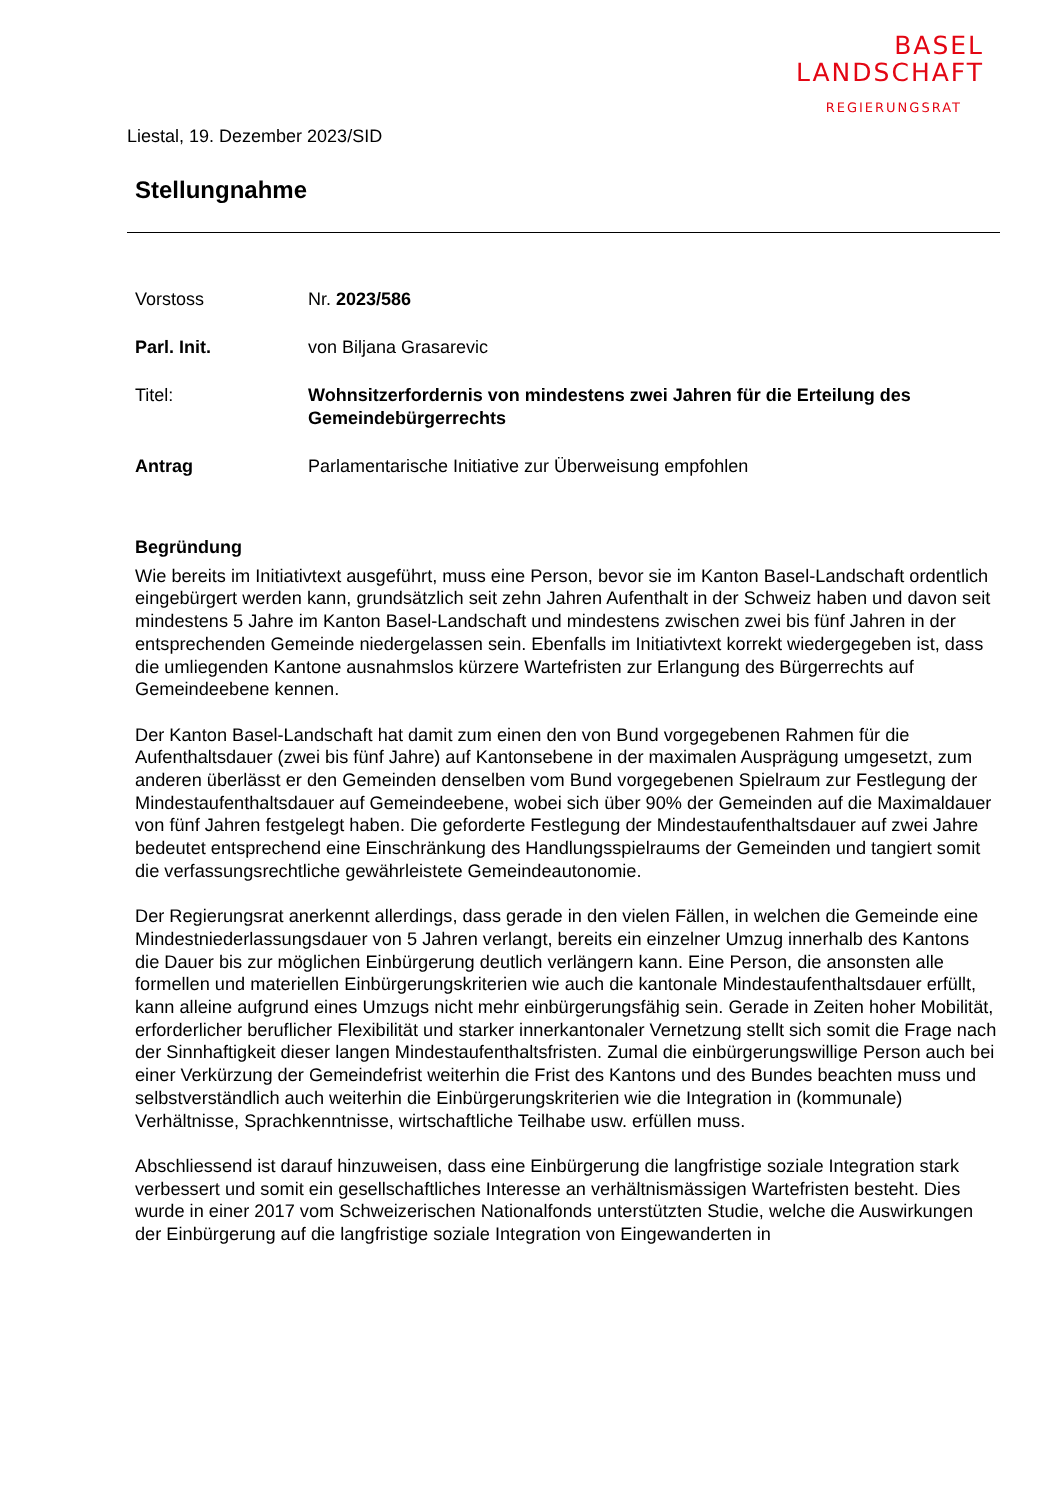BASEL
LANDSCHAFT
REGIERUNGSRAT
Liestal, 19. Dezember 2023/SID
Stellungnahme
Vorstoss Nr. 2023/586
Parl. Init. von Biljana Grasarevic
Titel: Wohnsitzerfordernis von mindestens zwei Jahren für die Erteilung des Gemeindebürgerrechts
Antrag Parlamentarische Initiative zur Überweisung empfohlen
Begründung
Wie bereits im Initiativtext ausgeführt, muss eine Person, bevor sie im Kanton Basel-Landschaft ordentlich eingebürgert werden kann, grundsätzlich seit zehn Jahren Aufenthalt in der Schweiz haben und davon seit mindestens 5 Jahre im Kanton Basel-Landschaft und mindestens zwischen zwei bis fünf Jahren in der entsprechenden Gemeinde niedergelassen sein. Ebenfalls im Initiativtext korrekt wiedergegeben ist, dass die umliegenden Kantone ausnahmslos kürzere Wartefristen zur Erlangung des Bürgerrechts auf Gemeindeebene kennen.
Der Kanton Basel-Landschaft hat damit zum einen den von Bund vorgegebenen Rahmen für die Aufenthaltsdauer (zwei bis fünf Jahre) auf Kantonsebene in der maximalen Ausprägung umgesetzt, zum anderen überlässt er den Gemeinden denselben vom Bund vorgegebenen Spielraum zur Festlegung der Mindestaufenthaltsdauer auf Gemeindeebene, wobei sich über 90% der Gemeinden auf die Maximaldauer von fünf Jahren festgelegt haben. Die geforderte Festlegung der Mindestaufenthaltsdauer auf zwei Jahre bedeutet entsprechend eine Einschränkung des Handlungsspielraums der Gemeinden und tangiert somit die verfassungsrechtliche gewährleistete Gemeindeautonomie.
Der Regierungsrat anerkennt allerdings, dass gerade in den vielen Fällen, in welchen die Gemeinde eine Mindestniederlassungsdauer von 5 Jahren verlangt, bereits ein einzelner Umzug innerhalb des Kantons die Dauer bis zur möglichen Einbürgerung deutlich verlängern kann. Eine Person, die ansonsten alle formellen und materiellen Einbürgerungskriterien wie auch die kantonale Mindestaufenthaltsdauer erfüllt, kann alleine aufgrund eines Umzugs nicht mehr einbürgerungsfähig sein. Gerade in Zeiten hoher Mobilität, erforderlicher beruflicher Flexibilität und starker innerkantonaler Vernetzung stellt sich somit die Frage nach der Sinnhaftigkeit dieser langen Mindestaufenthaltsfristen. Zumal die einbürgerungswillige Person auch bei einer Verkürzung der Gemeindefrist weiterhin die Frist des Kantons und des Bundes beachten muss und selbstverständlich auch weiterhin die Einbürgerungskriterien wie die Integration in (kommunale) Verhältnisse, Sprachkenntnisse, wirtschaftliche Teilhabe usw. erfüllen muss.
Abschliessend ist darauf hinzuweisen, dass eine Einbürgerung die langfristige soziale Integration stark verbessert und somit ein gesellschaftliches Interesse an verhältnismässigen Wartefristen besteht. Dies wurde in einer 2017 vom Schweizerischen Nationalfonds unterstützten Studie, welche die Auswirkungen der Einbürgerung auf die langfristige soziale Integration von Eingewanderten in